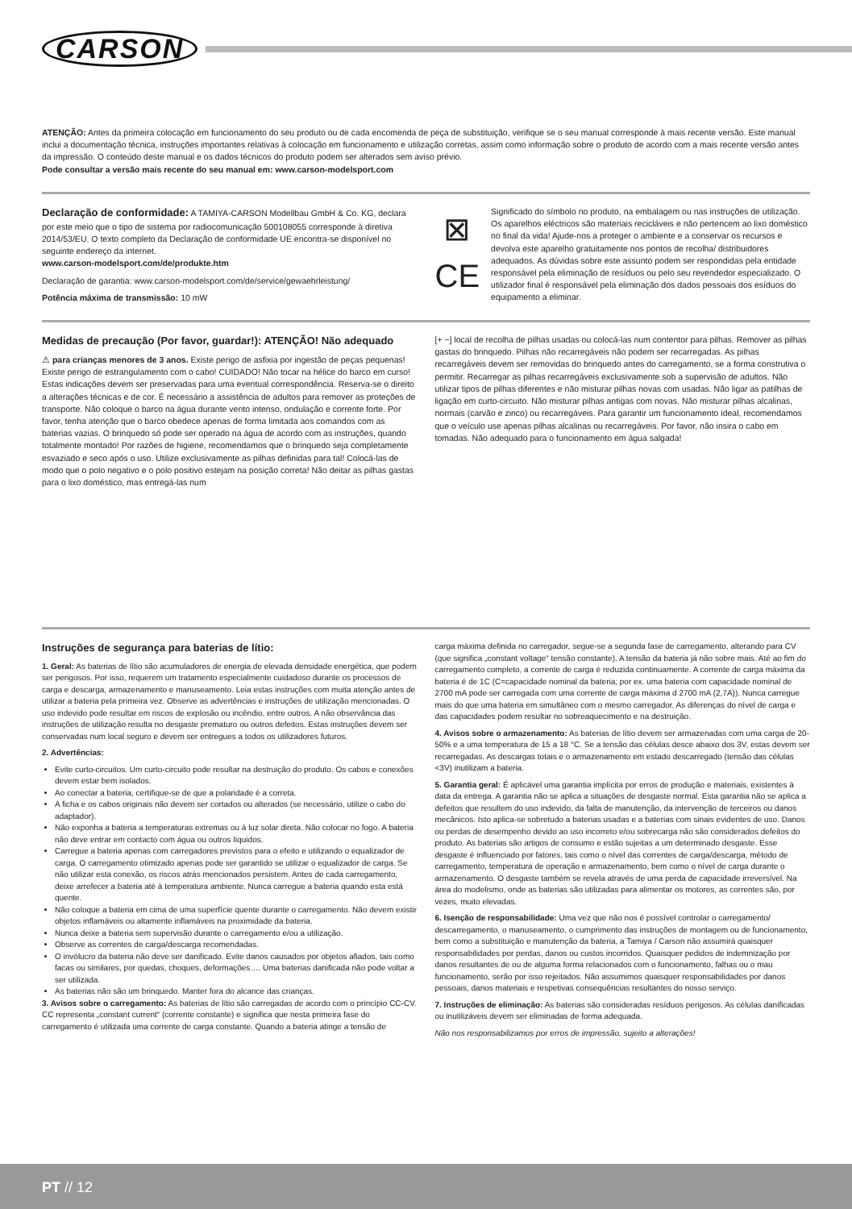CARSON
ATENÇÃO: Antes da primeira colocação em funcionamento do seu produto ou de cada encomenda de peça de substituição, verifique se o seu manual corresponde à mais recente versão. Este manual inclui a documentação técnica, instruções importantes relativas à colocação em funcionamento e utilização corretas, assim como informação sobre o produto de acordo com a mais recente versão antes da impressão. O conteúdo deste manual e os dados técnicos do produto podem ser alterados sem aviso prévio.
Pode consultar a versão mais recente do seu manual em: www.carson-modelsport.com
Declaração de conformidade: A TAMIYA-CARSON Modellbau GmbH & Co. KG, declara por este meio que o tipo de sistema por radiocomunicação 500108055 corresponde à diretiva 2014/53/EU. O texto completo da Declaração de conformidade UE encontra-se disponível no seguinte endereço da internet.
www.carson-modelsport.com/de/produkte.htm
Declaração de garantia: www.carson-modelsport.com/de/service/gewaehrleistung/
Potência máxima de transmissão: 10 mW
⊠
CE
Significado do símbolo no produto, na embalagem ou nas instruções de utilização. Os aparelhos eléctricos são materiais recicláveis e não pertencem ao lixo doméstico no final da vida! Ajude-nos a proteger o ambiente e a conservar os recursos e devolva este aparelho gratuitamente nos pontos de recolha/ distribuidores adequados. As dúvidas sobre este assunto podem ser respondidas pela entidade responsável pela eliminação de resíduos ou pelo seu revendedor especializado. O utilizador final é responsável pela eliminação dos dados pessoais dos esíduos do equipamento a eliminar.
Medidas de precaução (Por favor, guardar!): ATENÇÃO! Não adequado
⚠ para crianças menores de 3 anos. Existe perigo de asfixia por ingestão de peças pequenas! Existe perigo de estrangulamento com o cabo! CUIDADO! Não tocar na hélice do barco em curso! Estas indicações devem ser preservadas para uma eventual correspondência. Reserva-se o direito a alterações técnicas e de cor. É necessário a assistência de adultos para remover as proteções de transporte. Não coloque o barco na água durante vento intenso, ondulação e corrente forte. Por favor, tenha atenção que o barco obedece apenas de forma limitada aos comandos com as baterias vazias. O brinquedo só pode ser operado na água de acordo com as instruções, quando totalmente montado! Por razões de higiene, recomendamos que o brinquedo seja completamente esvaziado e seco após o uso. Utilize exclusivamente as pilhas definidas para tal! Colocá-las de modo que o polo negativo e o polo positivo estejam na posição correta! Não deitar as pilhas gastas para o lixo doméstico, mas entregá-las num
[+ −] local de recolha de pilhas usadas ou colocá-las num contentor para pilhas. Remover as pilhas gastas do brinquedo. Pilhas não recarregáveis não podem ser recarregadas. As pilhas recarregáveis devem ser removidas do brinquedo antes do carregamento, se a forma construtiva o permitir. Recarregar as pilhas recarregáveis exclusivamente sob a supervisão de adultos. Não utilizar tipos de pilhas diferentes e não misturar pilhas novas com usadas. Não ligar as patilhas de ligação em curto-circuito. Não misturar pilhas antigas com novas. Não misturar pilhas alcalinas, normais (carvão e zinco) ou recarregáveis. Para garantir um funcionamento ideal, recomendamos que o veículo use apenas pilhas alcalinas ou recarregáveis. Por favor, não insira o cabo em tomadas. Não adequado para o funcionamento em água salgada!
Instruções de segurança para baterias de lítio:
1. Geral: As baterias de lítio são acumuladores de energia de elevada densidade energética, que podem ser perigosos. Por isso, requerem um tratamento especialmente cuidadoso durante os processos de carga e descarga, armazenamento e manuseamento. Leia estas instruções com muita atenção antes de utilizar a bateria pela primeira vez. Observe as advertências e instruções de utilização mencionadas. O uso indevido pode resultar em riscos de explosão ou incêndio, entre outros. A não observância das instruções de utilização resulta no desgaste prematuro ou outros defeitos. Estas instruções devem ser conservadas num local seguro e devem ser entregues a todos os utilizadores futuros.
2. Advertências:
Evite curto-circuitos. Um curto-circuito pode resultar na destruição do produto. Os cabos e conexões devem estar bem isolados.
Ao conectar a bateria, certifique-se de que a polaridade é a correta.
A ficha e os cabos originais não devem ser cortados ou alterados (se necessário, utilize o cabo do adaptador).
Não exponha a bateria a temperaturas extremas ou à luz solar direta. Não colocar no fogo. A bateria não deve entrar em contacto com água ou outros líquidos.
Carregue a bateria apenas com carregadores previstos para o efeito e utilizando o equalizador de carga. O carregamento otimizado apenas pode ser garantido se utilizar o equalizador de carga. Se não utilizar esta conexão, os riscos atrás mencionados persistem. Antes de cada carregamento, deixe arrefecer a bateria até à temperatura ambiente. Nunca carregue a bateria quando esta está quente.
Não coloque a bateria em cima de uma superfície quente durante o carregamento. Não devem existir objetos inflamáveis ou altamente inflamáveis na proximidade da bateria.
Nunca deixe a bateria sem supervisão durante o carregamento e/ou a utilização.
Observe as correntes de carga/descarga recomendadas.
O invólucro da bateria não deve ser danificado. Evite danos causados por objetos afiados, tais como facas ou similares, por quedas, choques, deformações…. Uma baterias danificada não pode voltar a ser utilizada.
As baterias não são um brinquedo. Manter fora do alcance das crianças.
3. Avisos sobre o carregamento: As baterias de lítio são carregadas de acordo com o princípio CC-CV. CC representa „constant current“ (corrente constante) e significa que nesta primeira fase do carregamento é utilizada uma corrente de carga constante. Quando a bateria atinge a tensão de
carga máxima definida no carregador, segue-se a segunda fase de carregamento, alterando para CV (que significa „constant voltage“ tensão constante). A tensão da bateria já não sobre mais. Até ao fim do carregamento completo, a corrente de carga é reduzida continuamente. A corrente de carga máxima da bateria é de 1C (C=capacidade nominal da bateria; por ex. uma bateria com capacidade nominal de 2700 mA pode ser carregada com uma corrente de carga máxima d 2700 mA (2,7A)). Nunca carregue mais do que uma bateria em simultâneo com o mesmo carregador. As diferenças do nível de carga e das capacidades podem resultar no sobreaquecimento e na destruição.
4. Avisos sobre o armazenamento: As baterias de lítio devem ser armazenadas com uma carga de 20-50% e a uma temperatura de 15 a 18 °C. Se a tensão das células desce abaixo dos 3V, estas devem ser recarregadas. As descargas totais e o armazenamento em estado descarregado (tensão das células <3V) inutilizam a bateria.
5. Garantia geral: É aplicável uma garantia implícita por erros de produção e materiais, existentes à data da entrega. A garantia não se aplica a situações de desgaste normal. Esta garantia não se aplica a defeitos que resultem do uso indevido, da falta de manutenção, da intervenção de terceiros ou danos mecânicos. Isto aplica-se sobretudo a baterias usadas e a baterias com sinais evidentes de uso. Danos ou perdas de desempenho devido ao uso incorreto e/ou sobrecarga não são considerados defeitos do produto. As baterias são artigos de consumo e estão sujeitas a um determinado desgaste. Esse desgaste é influenciado por fatores, tais como o nível das correntes de carga/descarga, método de carregamento, temperatura de operação e armazenamento, bem como o nível de carga durante o armazenamento. O desgaste também se revela através de uma perda de capacidade irreversível. Na área do modelismo, onde as baterias são utilizadas para alimentar os motores, as correntes são, por vezes, muito elevadas.
6. Isenção de responsabilidade: Uma vez que não nos é possível controlar o carregamento/ descarregamento, o manuseamento, o cumprimento das instruções de montagem ou de funcionamento, bem como a substituição e manutenção da bateria, a Tamiya / Carson não assumirá quaisquer responsabilidades por perdas, danos ou custos incorridos. Quaisquer pedidos de indemnização por danos resultantes de ou de alguma forma relacionados com o funcionamento, falhas ou o mau funcionamento, serão por isso rejeitados. Não assumimos quaisquer responsabilidades por danos pessoais, danos materiais e respetivas consequências resultantes do nosso serviço.
7. Instruções de eliminação: As baterias são consideradas resíduos perigosos. As células danificadas ou inutilizáveis devem ser eliminadas de forma adequada.
Não nos responsabilizamos por erros de impressão, sujeito a alterações!
PT // 12